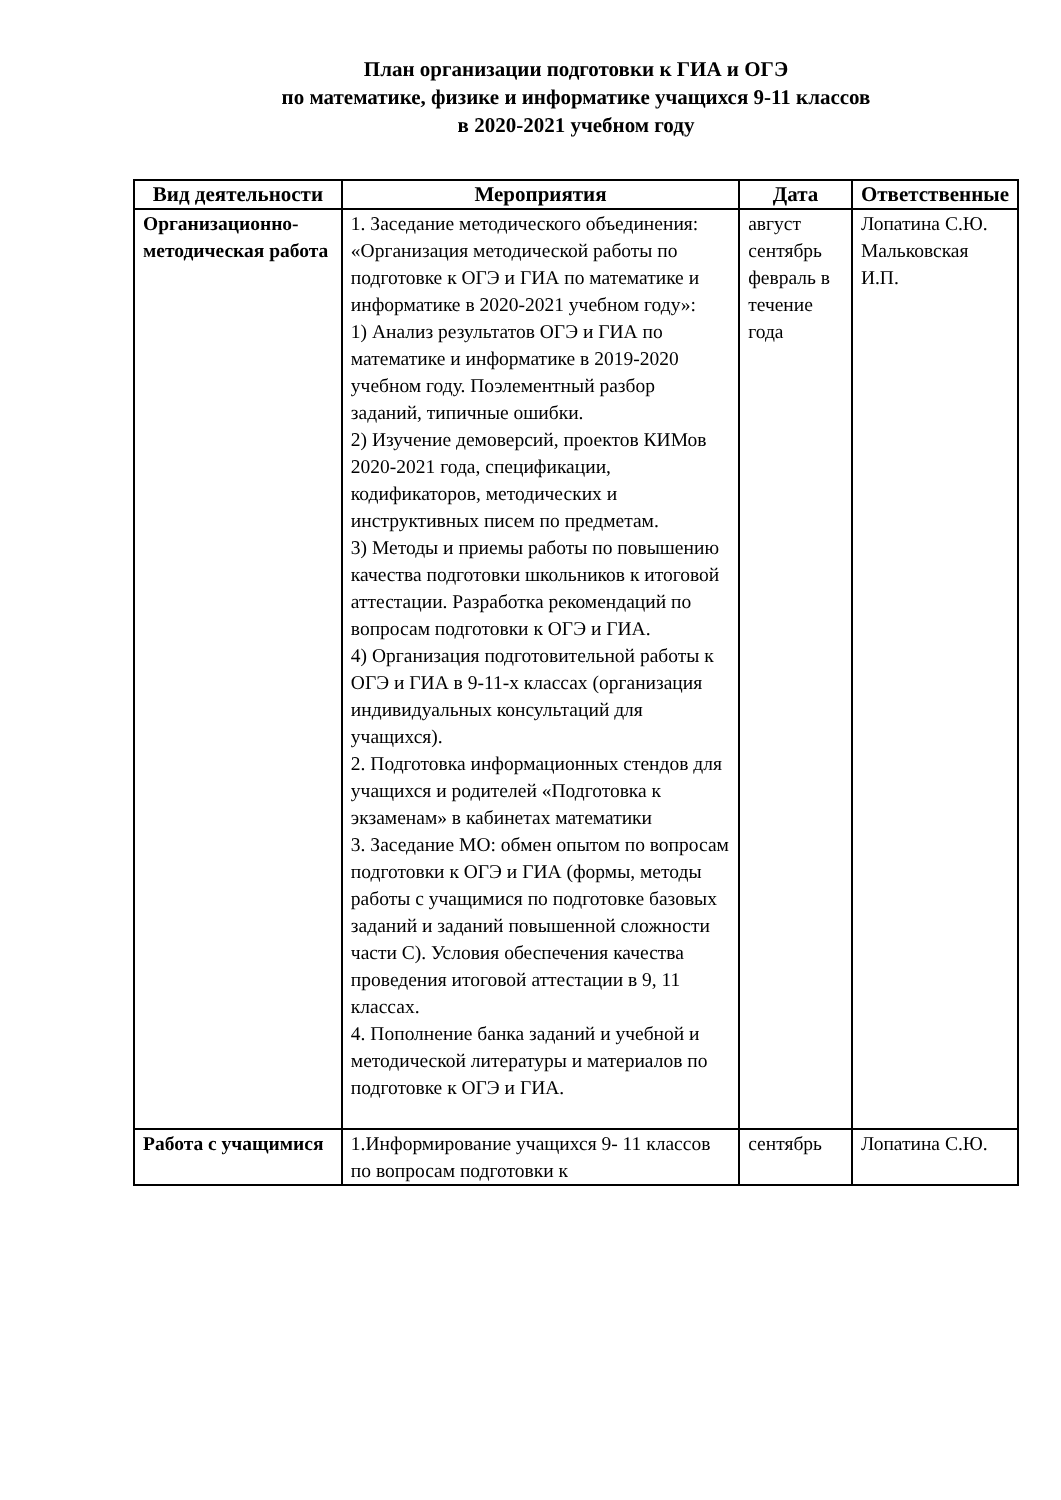План организации подготовки к ГИА и ОГЭ
по математике, физике и информатике учащихся 9-11 классов
в 2020-2021 учебном году
| Вид деятельности | Мероприятия | Дата | Ответственные |
| --- | --- | --- | --- |
| Организационно-методическая работа | 1. Заседание методического объединения: «Организация методической работы по подготовке к ОГЭ и ГИА по математике и информатике в 2020-2021 учебном году»: 1) Анализ результатов ОГЭ и ГИА по математике и информатике в 2019-2020 учебном году. Поэлементный разбор заданий, типичные ошибки. 2) Изучение демоверсий, проектов КИМов 2020-2021 года, спецификации, кодификаторов, методических и инструктивных писем по предметам. 3) Методы и приемы работы по повышению качества подготовки школьников к итоговой аттестации. Разработка рекомендаций по вопросам подготовки к ОГЭ и ГИА. 4) Организация подготовительной работы к ОГЭ и ГИА в 9-11-х классах (организация индивидуальных консультаций для учащихся). 2. Подготовка информационных стендов для учащихся и родителей «Подготовка к экзаменам» в кабинетах математики 3. Заседание МО: обмен опытом по вопросам подготовки к ОГЭ и ГИА (формы, методы работы с учащимися по подготовке базовых заданий и заданий повышенной сложности части С). Условия обеспечения качества проведения итоговой аттестации в 9, 11 классах. 4. Пополнение банка заданий и учебной и методической литературы и материалов по подготовке к ОГЭ и ГИА. | август сентябрь февраль в течение года | Лопатина С.Ю. Мальковская И.П. |
| Работа с учащимися | 1.Информирование учащихся 9- 11 классов по вопросам подготовки к | сентябрь | Лопатина С.Ю. |